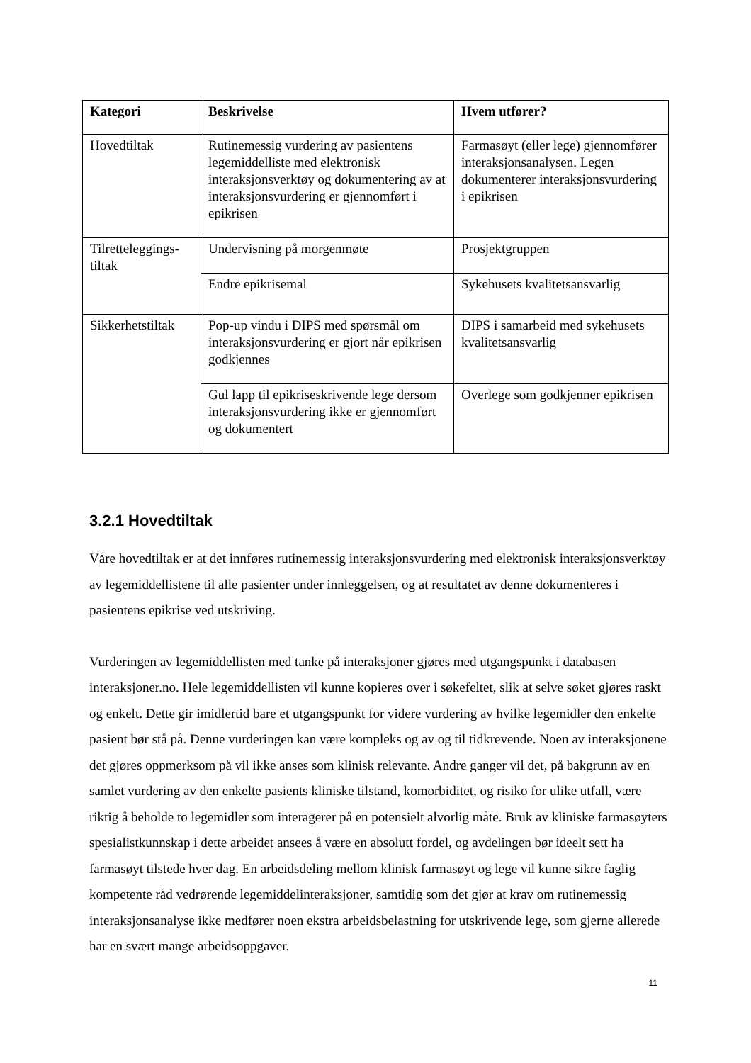| Kategori | Beskrivelse | Hvem utfører? |
| --- | --- | --- |
| Hovedtiltak | Rutinemessig vurdering av pasientens legemiddelliste med elektronisk interaksjonsverktøy og dokumentering av at interaksjonsvurdering er gjennomført i epikrisen | Farmasøyt (eller lege) gjennomfører interaksjonsanalysen. Legen dokumenterer interaksjonsvurdering i epikrisen |
| Tilretteleggings-tiltak | Undervisning på morgenmøte | Prosjektgruppen |
| | Endre epikrisemal | Sykehusets kvalitetsansvarlig |
| Sikkerhetstiltak | Pop-up vindu i DIPS med spørsmål om interaksjonsvurdering er gjort når epikrisen godkjennes | DIPS i samarbeid med sykehusets kvalitetsansvarlig |
| | Gul lapp til epikriseskrivende lege dersom interaksjonsvurdering ikke er gjennomført og dokumentert | Overlege som godkjenner epikrisen |
3.2.1 Hovedtiltak
Våre hovedtiltak er at det innføres rutinemessig interaksjonsvurdering med elektronisk interaksjonsverktøy av legemiddellistene til alle pasienter under innleggelsen, og at resultatet av denne dokumenteres i pasientens epikrise ved utskriving.
Vurderingen av legemiddellisten med tanke på interaksjoner gjøres med utgangspunkt i databasen interaksjoner.no. Hele legemiddellisten vil kunne kopieres over i søkefeltet, slik at selve søket gjøres raskt og enkelt. Dette gir imidlertid bare et utgangspunkt for videre vurdering av hvilke legemidler den enkelte pasient bør stå på. Denne vurderingen kan være kompleks og av og til tidkrevende. Noen av interaksjonene det gjøres oppmerksom på vil ikke anses som klinisk relevante. Andre ganger vil det, på bakgrunn av en samlet vurdering av den enkelte pasients kliniske tilstand, komorbiditet, og risiko for ulike utfall, være riktig å beholde to legemidler som interagerer på en potensielt alvorlig måte. Bruk av kliniske farmasøyters spesialistkunnskap i dette arbeidet ansees å være en absolutt fordel, og avdelingen bør ideelt sett ha farmasøyt tilstede hver dag. En arbeidsdeling mellom klinisk farmasøyt og lege vil kunne sikre faglig kompetente råd vedrørende legemiddelinteraksjoner, samtidig som det gjør at krav om rutinemessig interaksjonsanalyse ikke medfører noen ekstra arbeidsbelastning for utskrivende lege, som gjerne allerede har en svært mange arbeidsoppgaver.
11